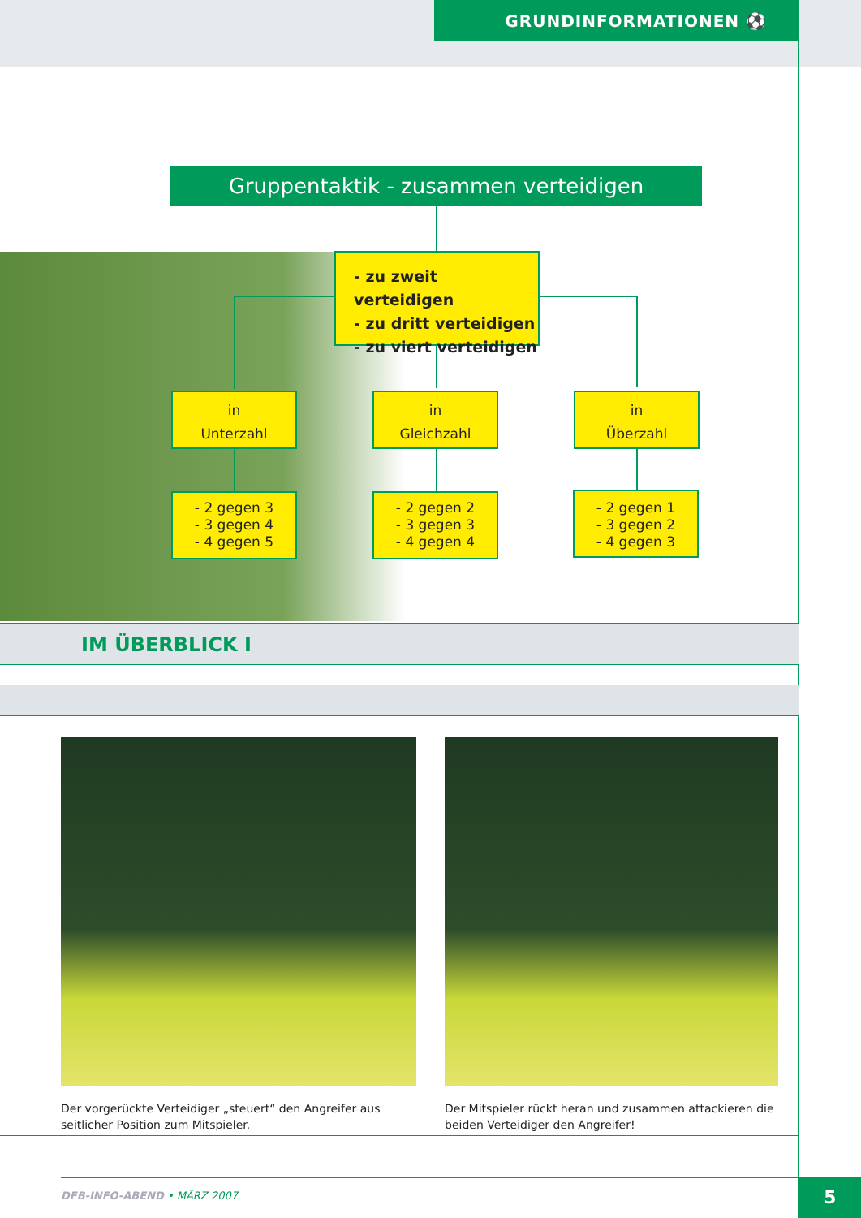GRUNDINFORMATIONEN ⚽
Gruppentaktik - zusammen verteidigen
- zu zweit verteidigen
- zu dritt verteidigen
- zu viert verteidigen
in
Unterzahl
in
Gleichzahl
in
Überzahl
- 2 gegen 3
- 3 gegen 4
- 4 gegen 5
- 2 gegen 2
- 3 gegen 3
- 4 gegen 4
- 2 gegen 1
- 3 gegen 2
- 4 gegen 3
IM ÜBERBLICK I
Der vorgerückte Verteidiger „steuert“ den Angreifer aus seitlicher Position zum Mitspieler.
Der Mitspieler rückt heran und zusammen attackieren die bei­den Verteidiger den Angreifer!
DFB-INFO-ABEND • MÄRZ 2007 5